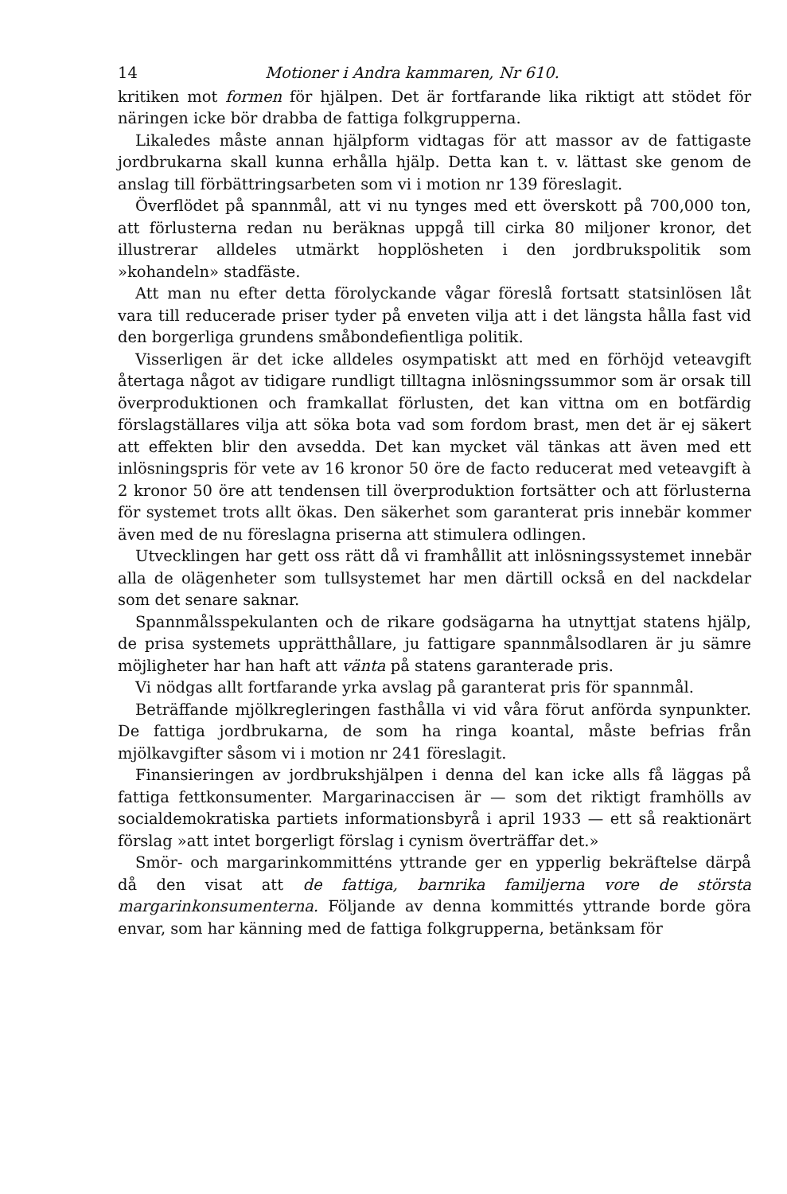14 Motioner i Andra kammaren, Nr 610.
kritiken mot formen för hjälpen. Det är fortfarande lika riktigt att stödet för näringen icke bör drabba de fattiga folkgrupperna.
Likaledes måste annan hjälpform vidtagas för att massor av de fattigaste jordbrukarna skall kunna erhålla hjälp. Detta kan t. v. lättast ske genom de anslag till förbättringsarbeten som vi i motion nr 139 föreslagit.
Överflödet på spannmål, att vi nu tynges med ett överskott på 700,000 ton, att förlusterna redan nu beräknas uppgå till cirka 80 miljoner kronor, det illustrerar alldeles utmärkt hopplösheten i den jordbrukspolitik som »kohandeln» stadfäste.
Att man nu efter detta förolyckande vågar föreslå fortsatt statsinlösen låt vara till reducerade priser tyder på enveten vilja att i det längsta hålla fast vid den borgerliga grundens småbondefientliga politik.
Visserligen är det icke alldeles osympatiskt att med en förhöjd veteavgift återtaga något av tidigare rundligt tilltagna inlösningssummor som är orsak till överproduktionen och framkallat förlusten, det kan vittna om en botfärdig förslagställares vilja att söka bota vad som fordom brast, men det är ej säkert att effekten blir den avsedda. Det kan mycket väl tänkas att även med ett inlösningspris för vete av 16 kronor 50 öre de facto reducerat med veteavgift à 2 kronor 50 öre att tendensen till överproduktion fortsätter och att förlusterna för systemet trots allt ökas. Den säkerhet som garanterat pris innebär kommer även med de nu föreslagna priserna att stimulera odlingen.
Utvecklingen har gett oss rätt då vi framhållit att inlösningssystemet innebär alla de olägenheter som tullsystemet har men därtill också en del nackdelar som det senare saknar.
Spannmålsspekulanten och de rikare godsägarna ha utnyttjat statens hjälp, de prisa systemets upprätthållare, ju fattigare spannmålsodlaren är ju sämre möjligheter har han haft att vänta på statens garanterade pris.
Vi nödgas allt fortfarande yrka avslag på garanterat pris för spannmål.
Beträffande mjölkregleringen fasthålla vi vid våra förut anförda synpunkter. De fattiga jordbrukarna, de som ha ringa koantal, måste befrias från mjölkavgifter såsom vi i motion nr 241 föreslagit.
Finansieringen av jordbrukshjälpen i denna del kan icke alls få läggas på fattiga fettkonsumenter. Margarinaccisen är — som det riktigt framhölls av socialdemokratiska partiets informationsbyrå i april 1933 — ett så reaktionärt förslag »att intet borgerligt förslag i cynism överträffar det.»
Smör- och margarinkommitténs yttrande ger en ypperlig bekräftelse därpå då den visat att de fattiga, barnrika familjerna vore de största margarinkonsumenterna. Följande av denna kommittés yttrande borde göra envar, som har känning med de fattiga folkgrupperna, betänksam för